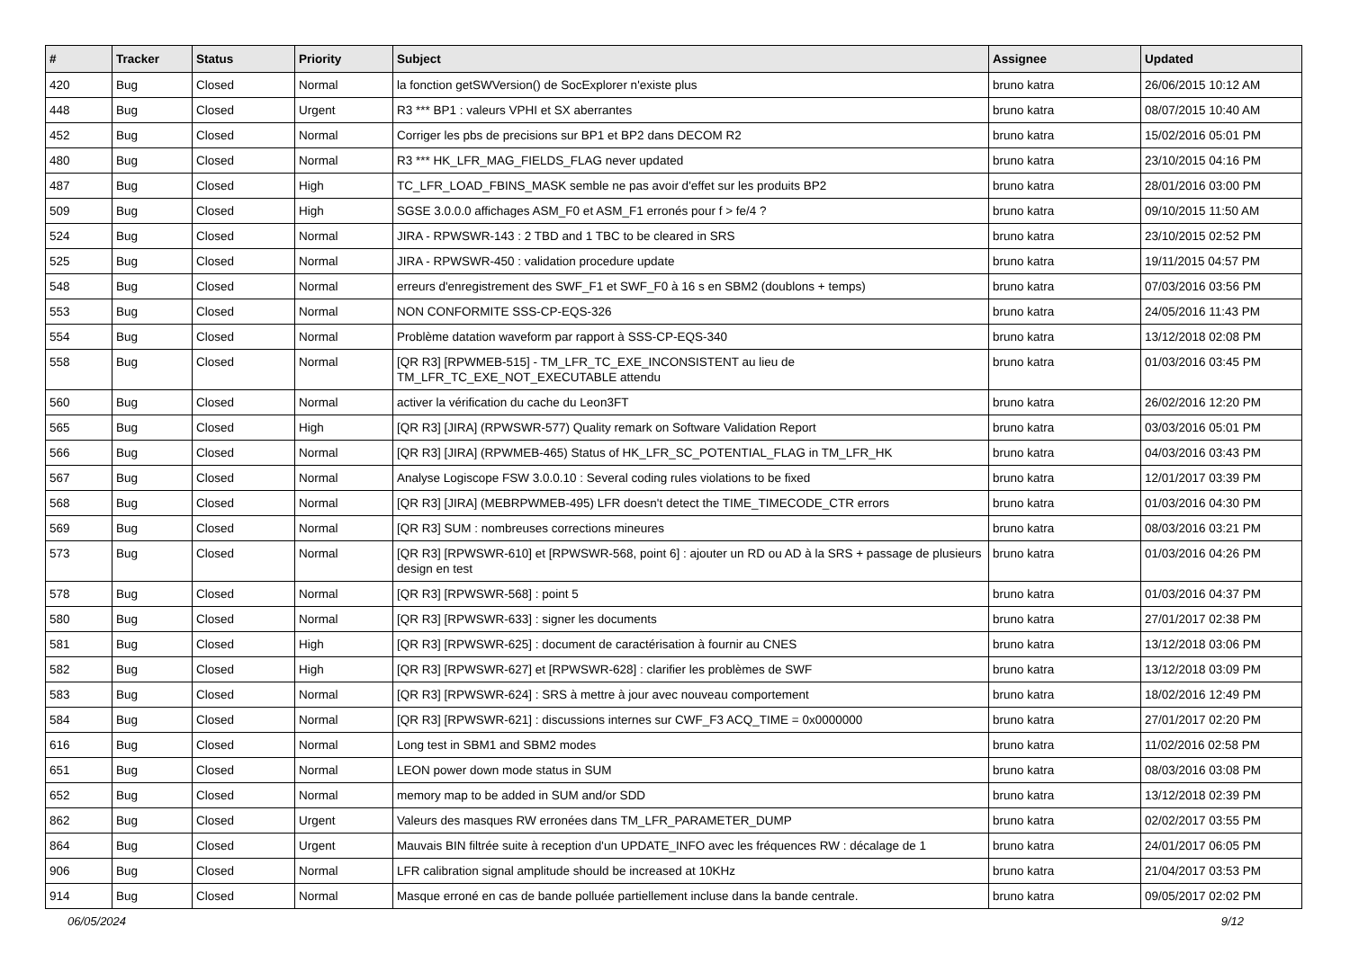| # | Tracker | Status | Priority | Subject | Assignee | Updated |
| --- | --- | --- | --- | --- | --- | --- |
| 420 | Bug | Closed | Normal | la fonction getSWVersion() de SocExplorer n'existe plus | bruno katra | 26/06/2015 10:12 AM |
| 448 | Bug | Closed | Urgent | R3 *** BP1 : valeurs VPHI et SX aberrantes | bruno katra | 08/07/2015 10:40 AM |
| 452 | Bug | Closed | Normal | Corriger les pbs de precisions sur BP1 et BP2 dans DECOM R2 | bruno katra | 15/02/2016 05:01 PM |
| 480 | Bug | Closed | Normal | R3 *** HK_LFR_MAG_FIELDS_FLAG never updated | bruno katra | 23/10/2015 04:16 PM |
| 487 | Bug | Closed | High | TC_LFR_LOAD_FBINS_MASK semble ne pas avoir d'effet sur les produits BP2 | bruno katra | 28/01/2016 03:00 PM |
| 509 | Bug | Closed | High | SGSE 3.0.0.0 affichages ASM_F0 et ASM_F1 erronés pour f > fe/4 ? | bruno katra | 09/10/2015 11:50 AM |
| 524 | Bug | Closed | Normal | JIRA - RPWSWR-143 : 2 TBD and 1 TBC to be cleared in SRS | bruno katra | 23/10/2015 02:52 PM |
| 525 | Bug | Closed | Normal | JIRA - RPWSWR-450 : validation procedure update | bruno katra | 19/11/2015 04:57 PM |
| 548 | Bug | Closed | Normal | erreurs d'enregistrement des SWF_F1 et SWF_F0 à 16 s en SBM2 (doublons + temps) | bruno katra | 07/03/2016 03:56 PM |
| 553 | Bug | Closed | Normal | NON CONFORMITE SSS-CP-EQS-326 | bruno katra | 24/05/2016 11:43 PM |
| 554 | Bug | Closed | Normal | Problème datation waveform par rapport à SSS-CP-EQS-340 | bruno katra | 13/12/2018 02:08 PM |
| 558 | Bug | Closed | Normal | [QR R3] [RPWMEB-515] - TM_LFR_TC_EXE_INCONSISTENT au lieu de TM_LFR_TC_EXE_NOT_EXECUTABLE attendu | bruno katra | 01/03/2016 03:45 PM |
| 560 | Bug | Closed | Normal | activer la vérification du cache du Leon3FT | bruno katra | 26/02/2016 12:20 PM |
| 565 | Bug | Closed | High | [QR R3] [JIRA] (RPWSWR-577) Quality remark on Software Validation Report | bruno katra | 03/03/2016 05:01 PM |
| 566 | Bug | Closed | Normal | [QR R3] [JIRA] (RPWMEB-465) Status of HK_LFR_SC_POTENTIAL_FLAG in TM_LFR_HK | bruno katra | 04/03/2016 03:43 PM |
| 567 | Bug | Closed | Normal | Analyse Logiscope FSW 3.0.0.10 : Several coding rules violations to be fixed | bruno katra | 12/01/2017 03:39 PM |
| 568 | Bug | Closed | Normal | [QR R3] [JIRA] (MEBRPWMEB-495) LFR doesn't detect the TIME_TIMECODE_CTR errors | bruno katra | 01/03/2016 04:30 PM |
| 569 | Bug | Closed | Normal | [QR R3] SUM : nombreuses corrections mineures | bruno katra | 08/03/2016 03:21 PM |
| 573 | Bug | Closed | Normal | [QR R3] [RPWSWR-610] et [RPWSWR-568, point 6] : ajouter un RD ou AD à la SRS + passage de plusieurs design en test | bruno katra | 01/03/2016 04:26 PM |
| 578 | Bug | Closed | Normal | [QR R3] [RPWSWR-568] : point 5 | bruno katra | 01/03/2016 04:37 PM |
| 580 | Bug | Closed | Normal | [QR R3] [RPWSWR-633] : signer les documents | bruno katra | 27/01/2017 02:38 PM |
| 581 | Bug | Closed | High | [QR R3] [RPWSWR-625] : document de caractérisation à fournir au CNES | bruno katra | 13/12/2018 03:06 PM |
| 582 | Bug | Closed | High | [QR R3] [RPWSWR-627] et [RPWSWR-628] : clarifier les problèmes de SWF | bruno katra | 13/12/2018 03:09 PM |
| 583 | Bug | Closed | Normal | [QR R3] [RPWSWR-624] : SRS à mettre à jour avec nouveau comportement | bruno katra | 18/02/2016 12:49 PM |
| 584 | Bug | Closed | Normal | [QR R3] [RPWSWR-621] : discussions internes sur CWF_F3 ACQ_TIME = 0x0000000 | bruno katra | 27/01/2017 02:20 PM |
| 616 | Bug | Closed | Normal | Long test in SBM1 and SBM2 modes | bruno katra | 11/02/2016 02:58 PM |
| 651 | Bug | Closed | Normal | LEON power down mode status in SUM | bruno katra | 08/03/2016 03:08 PM |
| 652 | Bug | Closed | Normal | memory map to be added in SUM and/or SDD | bruno katra | 13/12/2018 02:39 PM |
| 862 | Bug | Closed | Urgent | Valeurs des masques RW erronées dans TM_LFR_PARAMETER_DUMP | bruno katra | 02/02/2017 03:55 PM |
| 864 | Bug | Closed | Urgent | Mauvais BIN filtrée suite à reception d'un UPDATE_INFO avec les fréquences RW : décalage de 1 | bruno katra | 24/01/2017 06:05 PM |
| 906 | Bug | Closed | Normal | LFR calibration signal amplitude should be increased at 10KHz | bruno katra | 21/04/2017 03:53 PM |
| 914 | Bug | Closed | Normal | Masque erroné en cas de bande polluée partiellement incluse dans la bande centrale. | bruno katra | 09/05/2017 02:02 PM |
06/05/2024 9/12